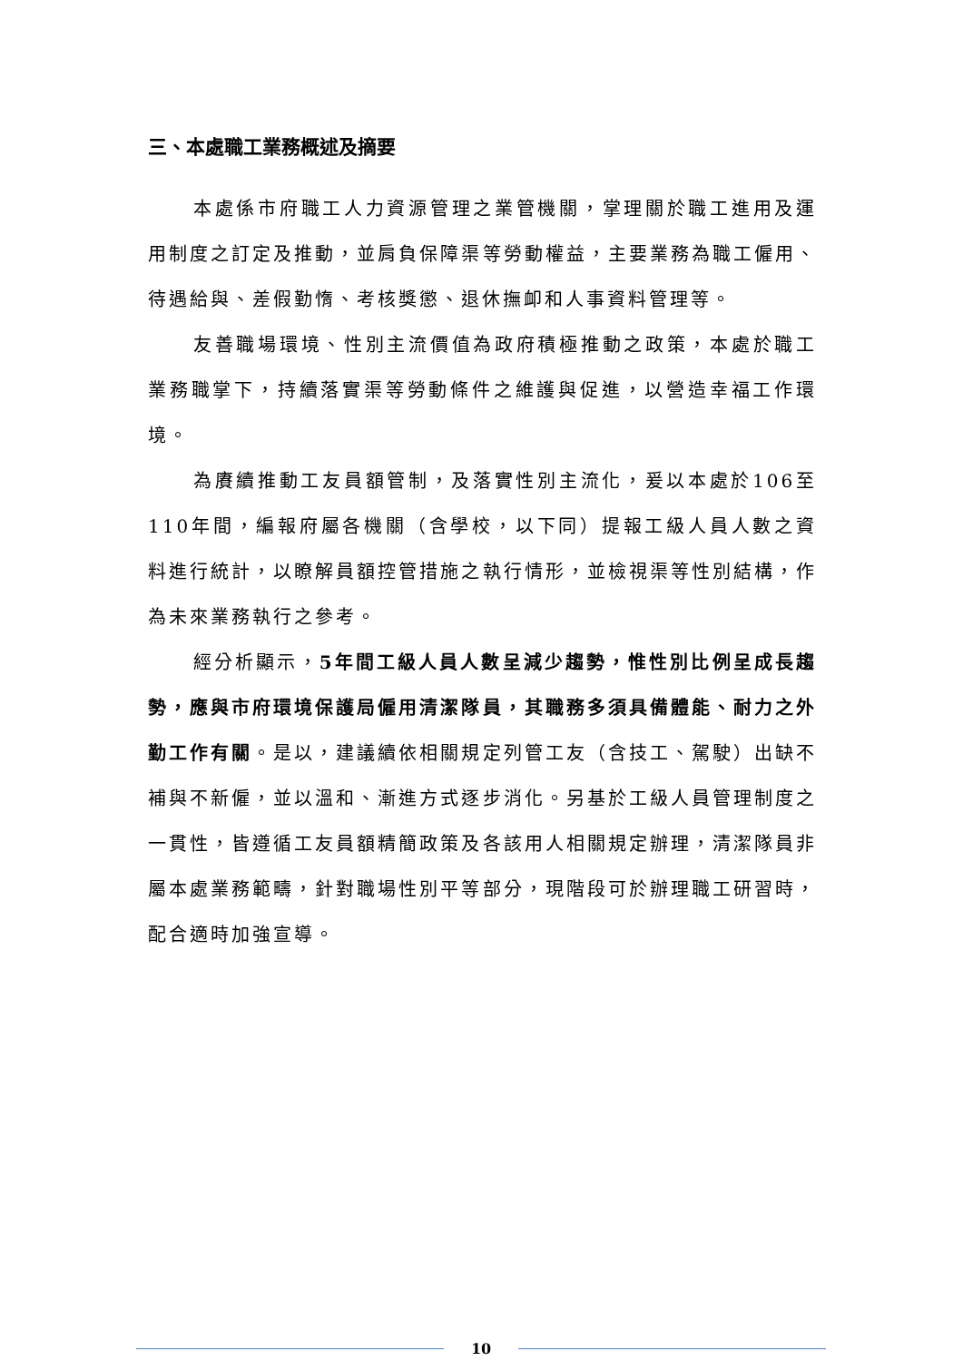三、本處職工業務概述及摘要
本處係市府職工人力資源管理之業管機關，掌理關於職工進用及運用制度之訂定及推動，並肩負保障渠等勞動權益，主要業務為職工僱用、待遇給與、差假勤惰、考核獎懲、退休撫卹和人事資料管理等。
友善職場環境、性別主流價值為政府積極推動之政策，本處於職工業務職掌下，持續落實渠等勞動條件之維護與促進，以營造幸福工作環境。
為賡續推動工友員額管制，及落實性別主流化，爰以本處於106至110年間，編報府屬各機關（含學校，以下同）提報工級人員人數之資料進行統計，以瞭解員額控管措施之執行情形，並檢視渠等性別結構，作為未來業務執行之參考。
經分析顯示，5年間工級人員人數呈減少趨勢，惟性別比例呈成長趨勢，應與市府環境保護局僱用清潔隊員，其職務多須具備體能、耐力之外勤工作有關。是以，建議續依相關規定列管工友（含技工、駕駛）出缺不補與不新僱，並以溫和、漸進方式逐步消化。另基於工級人員管理制度之一貫性，皆遵循工友員額精簡政策及各該用人相關規定辦理，清潔隊員非屬本處業務範疇，針對職場性別平等部分，現階段可於辦理職工研習時，配合適時加強宣導。
10